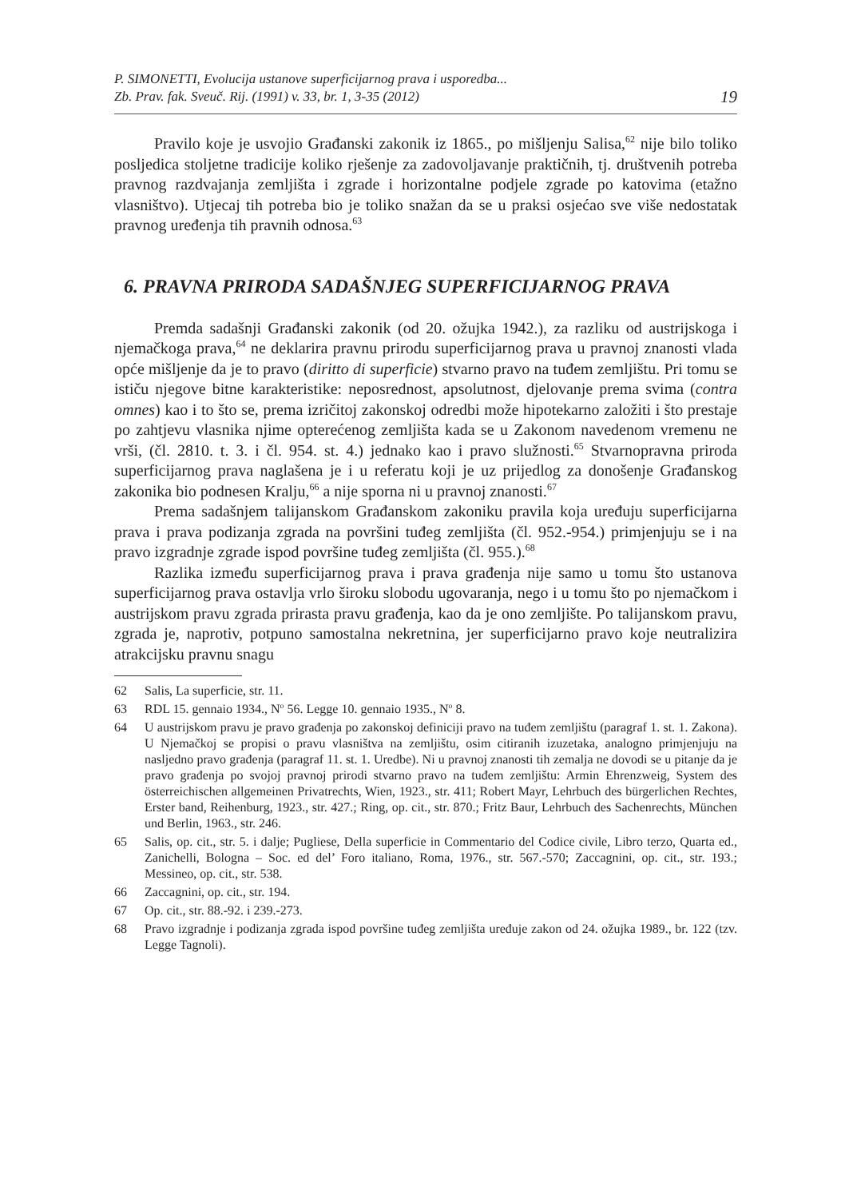P. SIMONETTI, Evolucija ustanove superficijarnog prava i usporedba...
Zb. Prav. fak. Sveuč. Rij. (1991) v. 33, br. 1, 3-35 (2012)
19
Pravilo koje je usvojio Građanski zakonik iz 1865., po mišljenju Salisa,<sup>62</sup> nije bilo toliko posljedica stoljetne tradicije koliko rješenje za zadovoljavanje praktičnih, tj. društvenih potreba pravnog razdvajanja zemljišta i zgrade i horizontalne podjele zgrade po katovima (etažno vlasništvo). Utjecaj tih potreba bio je toliko snažan da se u praksi osjećao sve više nedostatak pravnog uređenja tih pravnih odnosa.<sup>63</sup>
6. PRAVNA PRIRODA SADAŠNJEG SUPERFICIJARNOG PRAVA
Premda sadašnji Građanski zakonik (od 20. ožujka 1942.), za razliku od austrijskoga i njemačkoga prava,<sup>64</sup> ne deklarira pravnu prirodu superficijarnog prava u pravnoj znanosti vlada opće mišljenje da je to pravo (diritto di superficie) stvarno pravo na tuđem zemljištu. Pri tomu se ističu njegove bitne karakteristike: neposrednost, apsolutnost, djelovanje prema svima (contra omnes) kao i to što se, prema izričitoj zakonskoj odredbi može hipotekarno založiti i što prestaje po zahtjevu vlasnika njime opterećenog zemljišta kada se u Zakonom navedenom vremenu ne vrši, (čl. 2810. t. 3. i čl. 954. st. 4.) jednako kao i pravo služnosti.<sup>65</sup> Stvarnopravna priroda superficijarnog prava naglašena je i u referatu koji je uz prijedlog za donošenje Građanskog zakonika bio podnesen Kralju,<sup>66</sup> a nije sporna ni u pravnoj znanosti.<sup>67</sup>
Prema sadašnjem talijanskom Građanskom zakoniku pravila koja uređuju superficijarna prava i prava podizanja zgrada na površini tuđeg zemljišta (čl. 952.-954.) primjenjuju se i na pravo izgradnje zgrade ispod površine tuđeg zemljišta (čl. 955.).<sup>68</sup>
Razlika između superficijarnog prava i prava građenja nije samo u tomu što ustanova superficijarnog prava ostavlja vrlo široku slobodu ugovaranja, nego i u tomu što po njemačkom i austrijskom pravu zgrada prirasta pravu građenja, kao da je ono zemljište. Po talijanskom pravu, zgrada je, naprotiv, potpuno samostalna nekretnina, jer superficijarno pravo koje neutralizira atrakcijsku pravnu snagu
62 Salis, La superficie, str. 11.
63 RDL 15. gennaio 1934., N<sup>o</sup> 56. Legge 10. gennaio 1935., N<sup>o</sup> 8.
64 U austrijskom pravu je pravo građenja po zakonskoj definiciji pravo na tuđem zemljištu (paragraf 1. st. 1. Zakona). U Njemačkoj se propisi o pravu vlasništva na zemljištu, osim citiranih izuzetaka, analogno primjenjuju na nasljedno pravo građenja (paragraf 11. st. 1. Uredbe). Ni u pravnoj znanosti tih zemalja ne dovodi se u pitanje da je pravo građenja po svojoj pravnoj prirodi stvarno pravo na tuđem zemljištu: Armin Ehrenzweig, System des österreichischen allgemeinen Privatrechts, Wien, 1923., str. 411; Robert Mayr, Lehrbuch des bürgerlichen Rechtes, Erster band, Reihenburg, 1923., str. 427.; Ring, op. cit., str. 870.; Fritz Baur, Lehrbuch des Sachenrechts, München und Berlin, 1963., str. 246.
65 Salis, op. cit., str. 5. i dalje; Pugliese, Della superficie in Commentario del Codice civile, Libro terzo, Quarta ed., Zanichelli, Bologna – Soc. ed del’ Foro italiano, Roma, 1976., str. 567.-570; Zaccagnini, op. cit., str. 193.; Messineo, op. cit., str. 538.
66 Zaccagnini, op. cit., str. 194.
67 Op. cit., str. 88.-92. i 239.-273.
68 Pravo izgradnje i podizanja zgrada ispod površine tuđeg zemljišta uređuje zakon od 24. ožujka 1989., br. 122 (tzv. Legge Tagnoli).